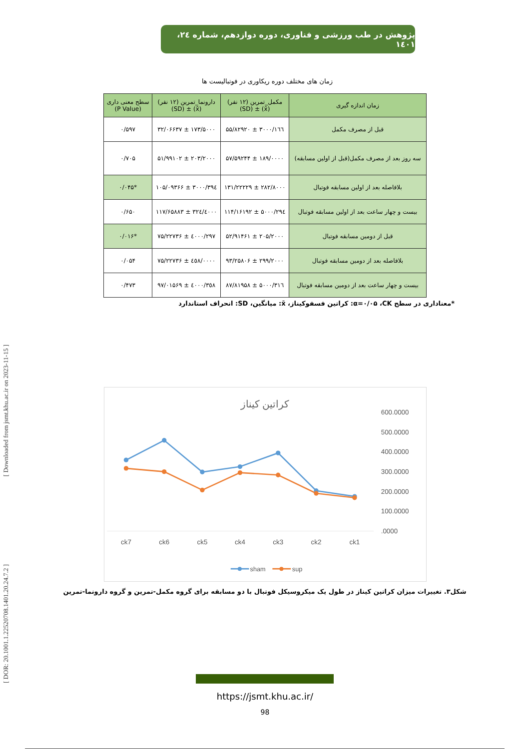[ Downloaded from jsmt.khu.ac.ir on 2023-11-15 ]
[ DOR: 20.1001.1.22520708.1401.20.24.7.2 ]
پژوهش در طب ورزشی و فناوری، دوره دوازدهم، شماره ۲٤، ۱٤۰۱
زمان های مختلف دوره ریکاوری در فوتبالیست ها
| زمان اندازه گیری | مکمل_تمرین (۱۲ نفر) (x̄) ± (SD) | دارونما_تمرین (۱۲ نفر) (x̄) ± (SD) | سطح معنی داری (P Value) |
| --- | --- | --- | --- |
| قبل از مصرف مکمل | ۱٦٦/۳۰۰۰ ± ۵۵/۸۲۹۲۰ | ۱۷۳/۵۰۰۰ ± ۳۲/۰۶۶۳۷ | ۰/۵۹۷ |
| سه روز بعد از مصرف مکمل(قبل از اولین مسابقه) | ۱۸۹/۰۰۰۰ ± ۵۷/۵۹۲۴۴ | ۲۰۳/۲۰۰۰ ± ۵۱/۹۹۱۰۲ | ۰/۷۰۵ |
| بلافاصله بعد از اولین مسابقه فوتبال | ۲۸۲/۸۰۰۰ ± ۱۳۱/۲۲۲۲۹ | ۳۹٤/۳۰۰۰ ± ۱۰۵/۰۹۳۶۶ | *۰/۰۴۵ |
| بیست و چهار ساعت بعد از اولین مسابقه فوتبال | ۲۹٤/۵۰۰۰ ± ۱۱۴/۱۶۱۹۲ | ۳۲٤/٤۰۰۰ ± ۱۱۷/۶۵۸۸۳ | ۰/۶۵۰ |
| قبل از دومین مسابقه فوتبال | ۲۰۵/۲۰۰۰ ± ۵۲/۹۱۴۶۱ | ۲۹۷/٤۰۰۰ ± ۷۵/۲۲۷۳۶ | *۰/۰۱۶ |
| بلافاصله بعد از دومین مسابقه فوتبال | ۲۹۹/۲۰۰۰ ± ۹۳/۲۵۸۰۶ | ٤٥۸/۰۰۰۰ ± ۷۵/۲۲۷۳۶ | ۰/۰۵۴ |
| بیست و چهار ساعت بعد از دومین مسابقه فوتبال | ۳۱٦/۵۰۰۰ ± ۸۷/۸۱۹۵۸ | ۳٥۸/٤۰۰۰ ± ۹۷/۰۱۵۶۹ | ۰/۴۷۳ |
*معناداری در سطح α=۰/۰۵ ،CK: کراتین فسفوکیناز، x̄: میانگین، SD: انحراف استاندارد
کراتین کیناز
600.0000
500.0000
400.0000
300.0000
200.0000
100.0000
.0000
ck7
ck6
ck5
ck4
ck3
ck2
ck1
sham
sup
شکل۳. تغییرات میزان کراتین کیناز در طول یک میکروسیکل فوتبال با دو مسابقه برای گروه مکمل-تمرین و گروه دارونما-تمرین
https://jsmt.khu.ac.ir/
98